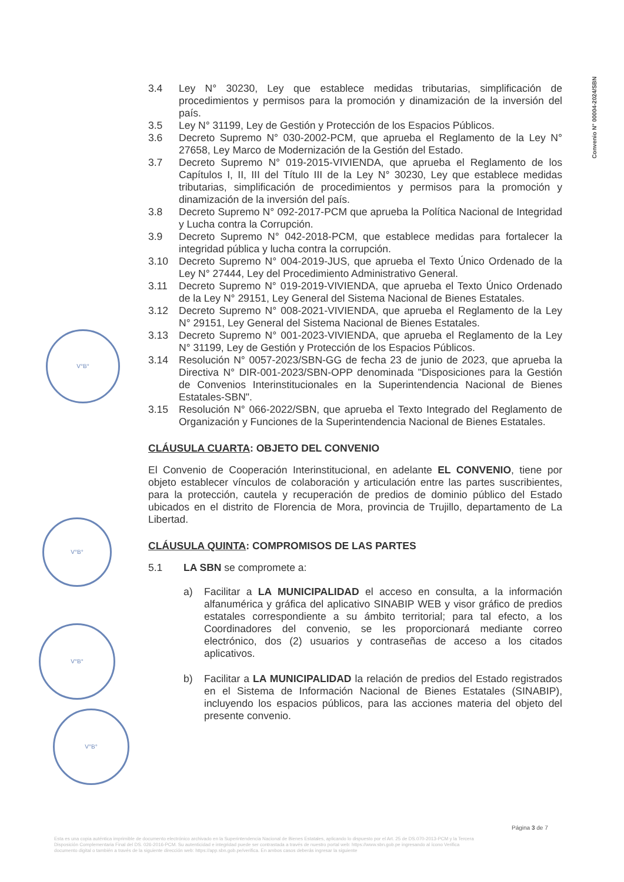Convenio N° 00004-2024/SBN
V°B°
V°B°
V°B°
V°B°
3.4 Ley N° 30230, Ley que establece medidas tributarias, simplificación de procedimientos y permisos para la promoción y dinamización de la inversión del país.
3.5 Ley N° 31199, Ley de Gestión y Protección de los Espacios Públicos.
3.6 Decreto Supremo N° 030-2002-PCM, que aprueba el Reglamento de la Ley N° 27658, Ley Marco de Modernización de la Gestión del Estado.
3.7 Decreto Supremo N° 019-2015-VIVIENDA, que aprueba el Reglamento de los Capítulos I, II, III del Título III de la Ley N° 30230, Ley que establece medidas tributarias, simplificación de procedimientos y permisos para la promoción y dinamización de la inversión del país.
3.8 Decreto Supremo N° 092-2017-PCM que aprueba la Política Nacional de Integridad y Lucha contra la Corrupción.
3.9 Decreto Supremo N° 042-2018-PCM, que establece medidas para fortalecer la integridad pública y lucha contra la corrupción.
3.10 Decreto Supremo N° 004-2019-JUS, que aprueba el Texto Único Ordenado de la Ley N° 27444, Ley del Procedimiento Administrativo General.
3.11 Decreto Supremo N° 019-2019-VIVIENDA, que aprueba el Texto Único Ordenado de la Ley N° 29151, Ley General del Sistema Nacional de Bienes Estatales.
3.12 Decreto Supremo N° 008-2021-VIVIENDA, que aprueba el Reglamento de la Ley N° 29151, Ley General del Sistema Nacional de Bienes Estatales.
3.13 Decreto Supremo N° 001-2023-VIVIENDA, que aprueba el Reglamento de la Ley N° 31199, Ley de Gestión y Protección de los Espacios Públicos.
3.14 Resolución N° 0057-2023/SBN-GG de fecha 23 de junio de 2023, que aprueba la Directiva N° DIR-001-2023/SBN-OPP denominada "Disposiciones para la Gestión de Convenios Interinstitucionales en la Superintendencia Nacional de Bienes Estatales-SBN".
3.15 Resolución N° 066-2022/SBN, que aprueba el Texto Integrado del Reglamento de Organización y Funciones de la Superintendencia Nacional de Bienes Estatales.
CLÁUSULA CUARTA: OBJETO DEL CONVENIO
El Convenio de Cooperación Interinstitucional, en adelante EL CONVENIO, tiene por objeto establecer vínculos de colaboración y articulación entre las partes suscribientes, para la protección, cautela y recuperación de predios de dominio público del Estado ubicados en el distrito de Florencia de Mora, provincia de Trujillo, departamento de La Libertad.
CLÁUSULA QUINTA: COMPROMISOS DE LAS PARTES
5.1 LA SBN se compromete a:
a) Facilitar a LA MUNICIPALIDAD el acceso en consulta, a la información alfanumérica y gráfica del aplicativo SINABIP WEB y visor gráfico de predios estatales correspondiente a su ámbito territorial; para tal efecto, a los Coordinadores del convenio, se les proporcionará mediante correo electrónico, dos (2) usuarios y contraseñas de acceso a los citados aplicativos.
b) Facilitar a LA MUNICIPALIDAD la relación de predios del Estado registrados en el Sistema de Información Nacional de Bienes Estatales (SINABIP), incluyendo los espacios públicos, para las acciones materia del objeto del presente convenio.
Página 3 de 7
Esta es una copia auténtica imprimible de documento electrónico archivado en la Superintendencia Nacional de Bienes Estatales, aplicando lo dispuesto por el Art. 25 de DS.070-2013-PCM y la Tercera Disposición Complementaria Final del DS. 026-2016-PCM. Su autenticidad e integridad puede ser contrastada a través de nuestro portal web: https://www.sbn.gob.pe ingresando al ícono Verifica documento digital o también a través de la siguiente dirección web: https://app.sbn.gob.pe/verifica. En ambos casos deberás ingresar la siguiente